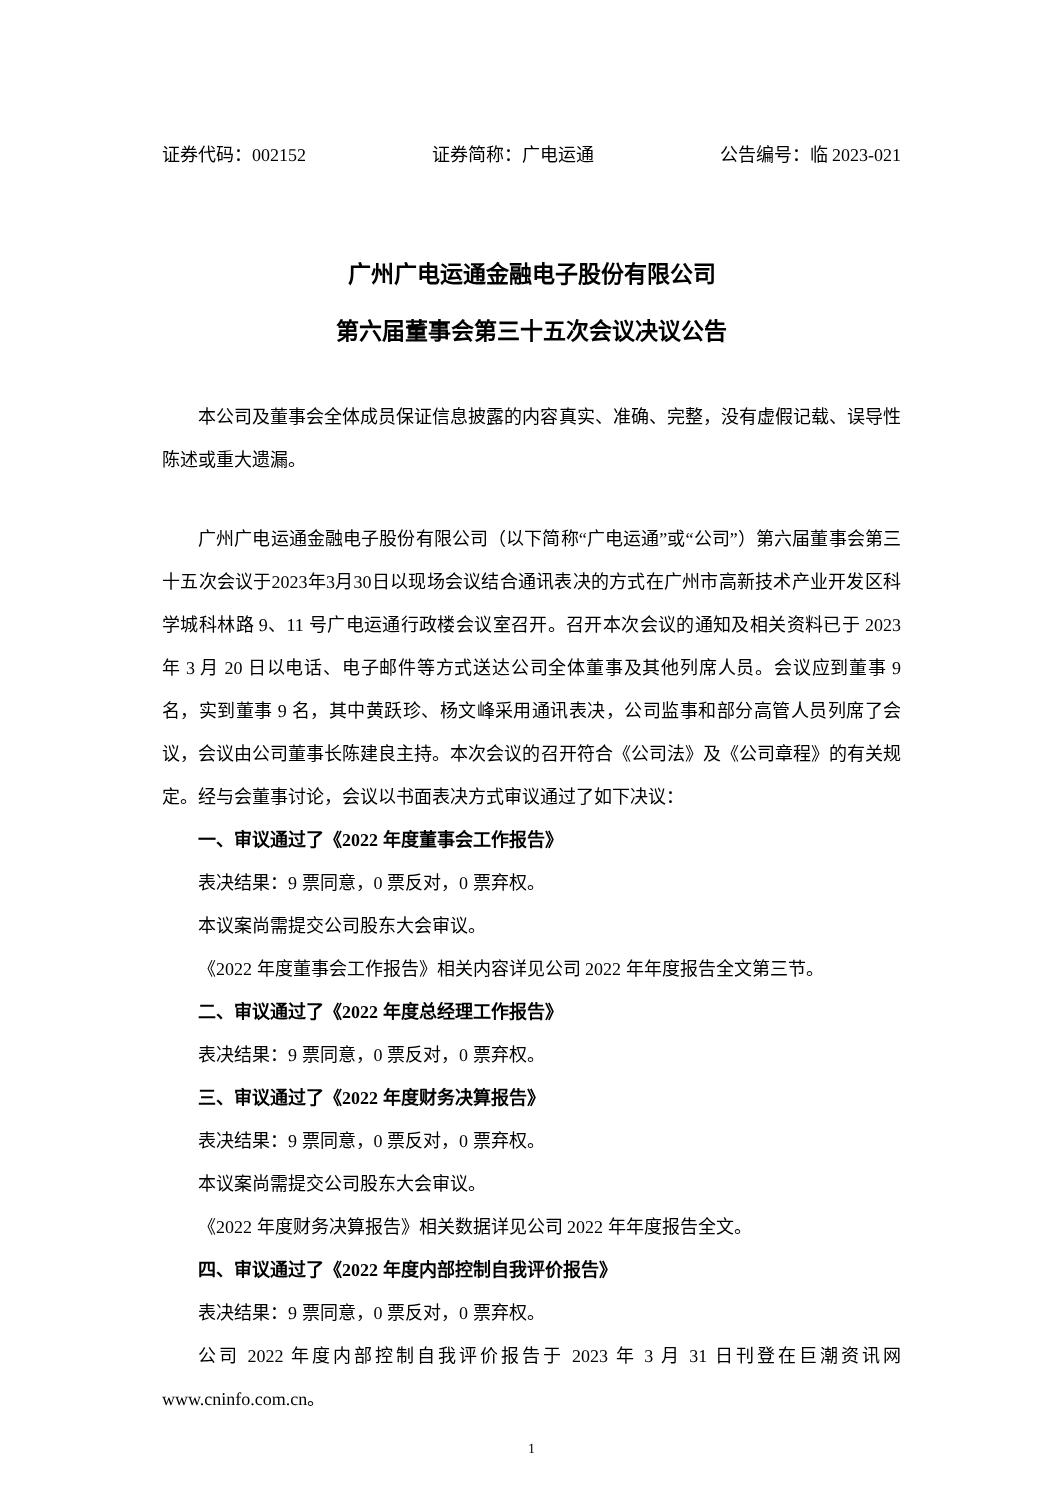证券代码：002152 证券简称：广电运通 公告编号：临 2023-021
广州广电运通金融电子股份有限公司
第六届董事会第三十五次会议决议公告
本公司及董事会全体成员保证信息披露的内容真实、准确、完整，没有虚假记载、误导性陈述或重大遗漏。
广州广电运通金融电子股份有限公司（以下简称“广电运通”或“公司”）第六届董事会第三十五次会议于2023年3月30日以现场会议结合通讯表决的方式在广州市高新技术产业开发区科学城科林路 9、11 号广电运通行政楼会议室召开。召开本次会议的通知及相关资料已于 2023 年 3 月 20 日以电话、电子邮件等方式送达公司全体董事及其他列席人员。会议应到董事 9 名，实到董事 9 名，其中黄跃珍、杨文峰采用通讯表决，公司监事和部分高管人员列席了会议，会议由公司董事长陈建良主持。本次会议的召开符合《公司法》及《公司章程》的有关规定。经与会董事讨论，会议以书面表决方式审议通过了如下决议：
一、审议通过了《2022 年度董事会工作报告》
表决结果：9 票同意，0 票反对，0 票弃权。
本议案尚需提交公司股东大会审议。
《2022 年度董事会工作报告》相关内容详见公司 2022 年年度报告全文第三节。
二、审议通过了《2022 年度总经理工作报告》
表决结果：9 票同意，0 票反对，0 票弃权。
三、审议通过了《2022 年度财务决算报告》
表决结果：9 票同意，0 票反对，0 票弃权。
本议案尚需提交公司股东大会审议。
《2022 年度财务决算报告》相关数据详见公司 2022 年年度报告全文。
四、审议通过了《2022 年度内部控制自我评价报告》
表决结果：9 票同意，0 票反对，0 票弃权。
公司 2022 年度内部控制自我评价报告于 2023 年 3 月 31 日刊登在巨潮资讯网 www.cninfo.com.cn。
1